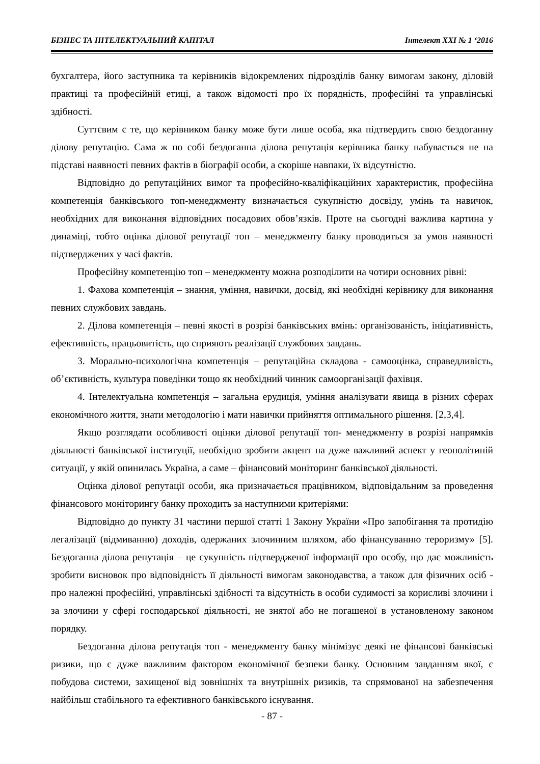БІЗНЕС ТА ІНТЕЛЕКТУАЛЬНИЙ КАПІТАЛ Інтелект XXI № 1 ‘2016
бухгалтера, його заступника та керівників відокремлених підрозділів банку вимогам закону, діловій практиці та професійній етиці, а також відомості про їх порядність, професійні та управлінські здібності.
Суттєвим є те, що керівником банку може бути лише особа, яка підтвердить свою бездоганну ділову репутацію. Сама ж по собі бездоганна ділова репутація керівника банку набувається не на підставі наявності певних фактів в біографії особи, а скоріше навпаки, їх відсутністю.
Відповідно до репутаційних вимог та професійно-кваліфікаційних характеристик, професійна компетенція банківського топ-менеджменту визначається сукупністю досвіду, умінь та навичок, необхідних для виконання відповідних посадових обов’язків. Проте на сьогодні важлива картина у динаміці, тобто оцінка ділової репутації топ – менеджменту банку проводиться за умов наявності підтверджених у часі фактів.
Професійну компетенцію топ – менеджменту можна розподілити на чотири основних рівні:
1. Фахова компетенція – знання, уміння, навички, досвід, які необхідні керівнику для виконання певних службових завдань.
2. Ділова компетенція – певні якості в розрізі банківських вмінь: організованість, ініціативність, ефективність, працьовитість, що сприяють реалізації службових завдань.
3. Морально-психологічна компетенція – репутаційна складова - самооцінка, справедливість, об’єктивність, культура поведінки тощо як необхідний чинник самоорганізації фахівця.
4. Інтелектуальна компетенція – загальна ерудиція, уміння аналізувати явища в різних сферах економічного життя, знати методологію і мати навички прийняття оптимального рішення. [2,3,4].
Якщо розглядати особливості оцінки ділової репутації топ- менеджменту в розрізі напрямків діяльності банківської інституції, необхідно зробити акцент на дуже важливий аспект у геополітиній ситуації, у якій опинилась Україна, а саме – фінансовий моніторинг банківської діяльності.
Оцінка ділової репутації особи, яка призначається працівником, відповідальним за проведення фінансового моніторингу банку проходить за наступними критеріями:
Відповідно до пункту 31 частини першої статті 1 Закону України «Про запобігання та протидію легалізації (відмиванню) доходів, одержаних злочинним шляхом, або фінансуванню тероризму» [5]. Бездоганна ділова репутація – це сукупність підтвердженої інформації про особу, що дає можливість зробити висновок про відповідність її діяльності вимогам законодавства, а також для фізичних осіб - про належні професійні, управлінські здібності та відсутність в особи судимості за корисливі злочини і за злочини у сфері господарської діяльності, не знятої або не погашеної в установленому законом порядку.
Бездоганна ділова репутація топ - менеджменту банку мінімізує деякі не фінансові банківські ризики, що є дуже важливим фактором економічної безпеки банку. Основним завданням якої, є побудова системи, захищеної від зовнішніх та внутрішніх ризиків, та спрямованої на забезпечення найбільш стабільного та ефективного банківського існування.
- 87 -